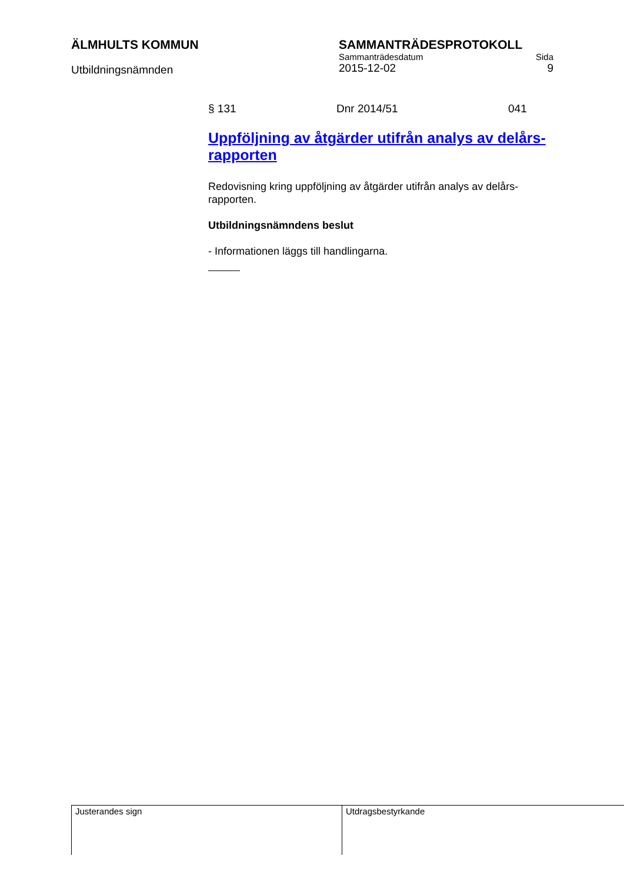ÄLMHULTS KOMMUN
Utbildningsnämnden
SAMMANTRÄDESPROTOKOLL
Sammanträdesdatum Sida
2015-12-02 9
§ 131 Dnr 2014/51 041
Uppföljning av åtgärder utifrån analys av delårs-rapporten
Redovisning kring uppföljning av åtgärder utifrån analys av delårs-rapporten.
Utbildningsnämndens beslut
- Informationen läggs till handlingarna.
Justerandes sign Utdragsbestyrkande